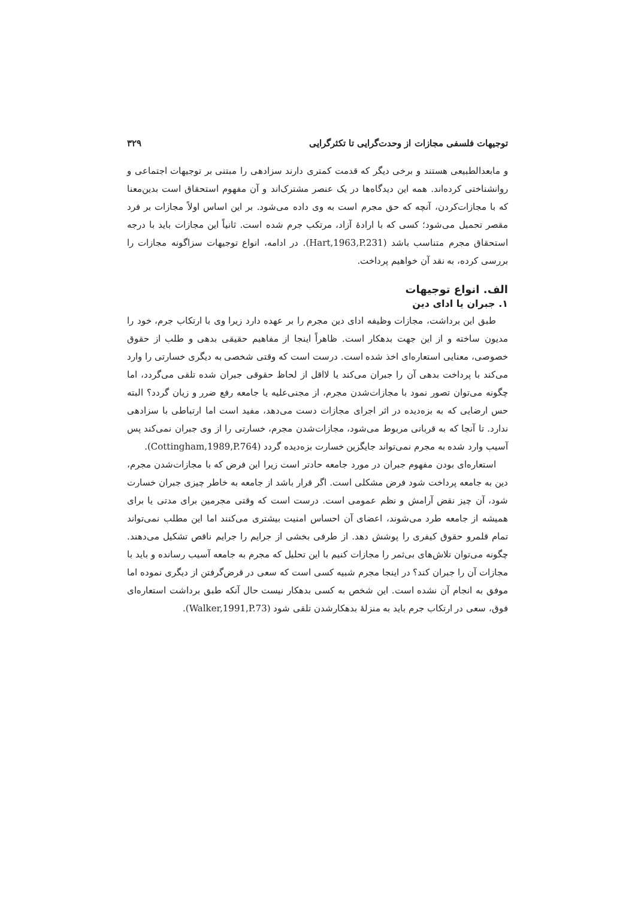توجیهات فلسفی مجازات از وحدت‌گرایی تا تکثرگرایی ۳۲۹
و مابعدالطبیعی هستند و برخی دیگر که قدمت کمتری دارند سزادهی را مبتنی بر توجیهات اجتماعی و روانشناختی کرده‌اند. همه این دیدگاه‌ها در یک عنصر مشترک‌اند و آن مفهوم استحقاق است بدین‌معنا که با مجازات‌کردن، آنچه که حق مجرم است به وی داده می‌شود. بر این اساس اولاً مجازات بر فرد مقصر تحمیل می‌شود؛ کسی که با ارادهٔ آزاد، مرتکب جرم شده است. ثانیاً این مجازات باید با درجه استحقاق مجرم متناسب باشد (Hart,1963,P.231). در ادامه، انواع توجیهات سزاگونه مجازات را بررسی کرده، به نقد آن خواهیم پرداخت.
الف. انواع توجیهات
۱. جبران یا ادای دین
طبق این برداشت، مجازات وظیفه ادای دین مجرم را بر عهده دارد زیرا وی با ارتکاب جرم، خود را مدیون ساخته و از این جهت بدهکار است. ظاهراً اینجا از مفاهیم حقیقی بدهی و طلب از حقوق خصوصی، معنایی استعاره‌ای اخذ شده است. درست است که وقتی شخصی به دیگری خسارتی را وارد می‌کند با پرداخت بدهی آن را جبران می‌کند یا لااقل از لحاظ حقوقی جبران شده تلقی می‌گردد، اما چگونه می‌توان تصور نمود با مجازات‌شدن مجرم، از مجنی‌علیه یا جامعه رفع ضرر و زیان گردد؟ البته حس ارضایی که به بزه‌دیده در اثر اجرای مجازات دست می‌دهد، مفید است اما ارتباطی با سزادهی ندارد. تا آنجا که به قربانی مربوط می‌شود، مجازات‌شدن مجرم، خسارتی را از وی جبران نمی‌کند پس آسیب وارد شده به مجرم نمی‌تواند جایگزین خسارت بزه‌دیده گردد (Cottingham,1989,P.764).
استعاره‌ای بودن مفهوم جبران در مورد جامعه حادتر است زیرا این فرض که با مجازات‌شدن مجرم، دین به جامعه پرداخت شود فرض مشکلی است. اگر قرار باشد از جامعه به خاطر چیزی جبران خسارت شود، آن چیز نقض آرامش و نظم عمومی است. درست است که وقتی مجرمین برای مدتی یا برای همیشه از جامعه طرد می‌شوند، اعضای آن احساس امنیت بیشتری می‌کنند اما این مطلب نمی‌تواند تمام قلمرو حقوق کیفری را پوشش دهد. از طرفی بخشی از جرایم را جرایم ناقص تشکیل می‌دهند. چگونه می‌توان تلاش‌های بی‌ثمر را مجازات کنیم با این تحلیل که مجرم به جامعه آسیب رسانده و باید با مجازات آن را جبران کند؟ در اینجا مجرم شبیه کسی است که سعی در قرض‌گرفتن از دیگری نموده اما موفق به انجام آن نشده است. این شخص به کسی بدهکار نیست حال آنکه طبق برداشت استعاره‌ای فوق، سعی در ارتکاب جرم باید به منزلهٔ بدهکارشدن تلقی شود (Walker,1991,P.73).